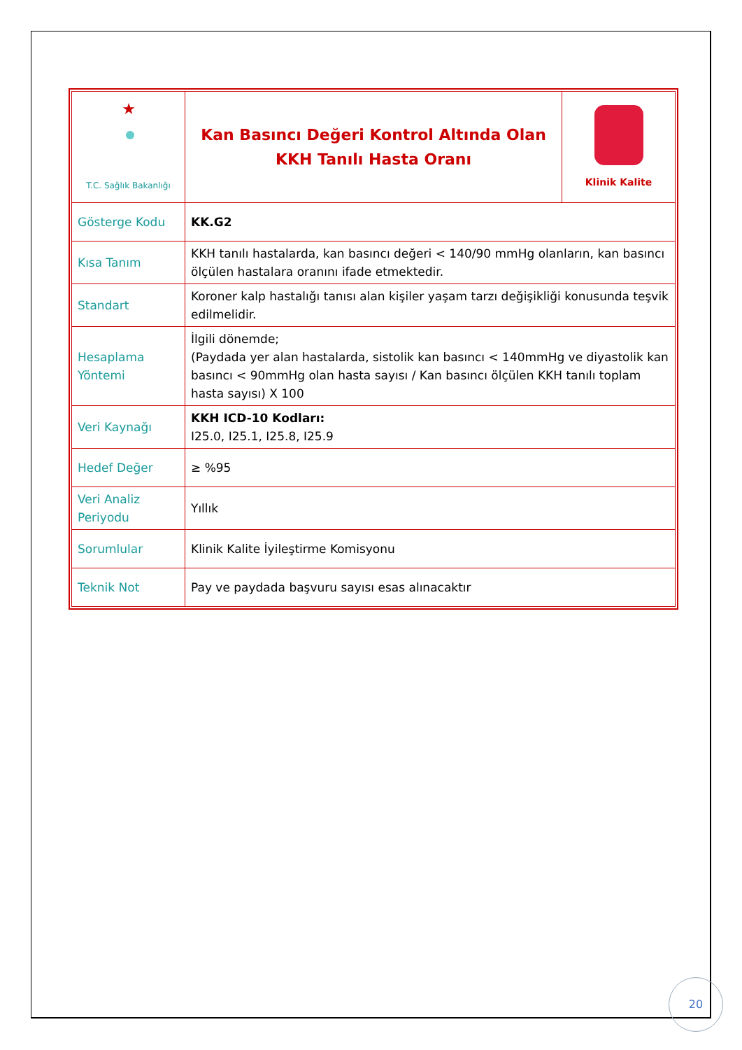| ★ T.C. Sağlık Bakanlığı | Kan Basıncı Değeri Kontrol Altında Olan KKH Tanılı Hasta Oranı | Klinik Kalite |
| Gösterge Kodu | KK.G2 | |
| Kısa Tanım | KKH tanılı hastalarda, kan basıncı değeri < 140/90 mmHg olanların, kan basıncı ölçülen hastalara oranını ifade etmektedir. | |
| Standart | Koroner kalp hastalığı tanısı alan kişiler yaşam tarzı değişikliği konusunda teşvik edilmelidir. | |
| Hesaplama Yöntemi | İlgili dönemde; (Paydada yer alan hastalarda, sistolik kan basıncı < 140mmHg ve diyastolik kan basıncı < 90mmHg olan hasta sayısı / Kan basıncı ölçülen KKH tanılı toplam hasta sayısı) X 100 | |
| Veri Kaynağı | KKH ICD-10 Kodları: I25.0, I25.1, I25.8, I25.9 | |
| Hedef Değer | ≥ %95 | |
| Veri Analiz Periyodu | Yıllık | |
| Sorumlular | Klinik Kalite İyileştirme Komisyonu | |
| Teknik Not | Pay ve paydada başvuru sayısı esas alınacaktır | |
20